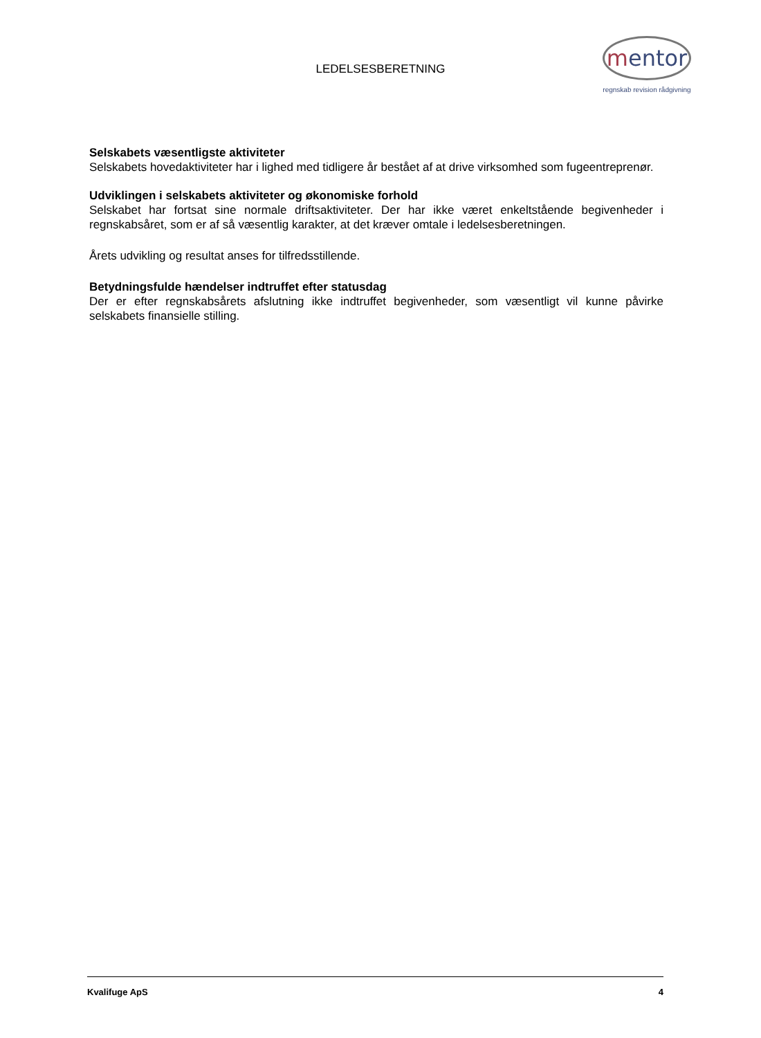LEDELSESBERETNING
mentor
regnskab revision rådgivning
Selskabets væsentligste aktiviteter
Selskabets hovedaktiviteter har i lighed med tidligere år bestået af at drive virksomhed som fugeentreprenør.
Udviklingen i selskabets aktiviteter og økonomiske forhold
Selskabet har fortsat sine normale driftsaktiviteter. Der har ikke været enkeltstående begivenheder i regnskabsåret, som er af så væsentlig karakter, at det kræver omtale i ledelsesberetningen.
Årets udvikling og resultat anses for tilfredsstillende.
Betydningsfulde hændelser indtruffet efter statusdag
Der er efter regnskabsårets afslutning ikke indtruffet begivenheder, som væsentligt vil kunne påvirke selskabets finansielle stilling.
Kvalifuge ApS 4